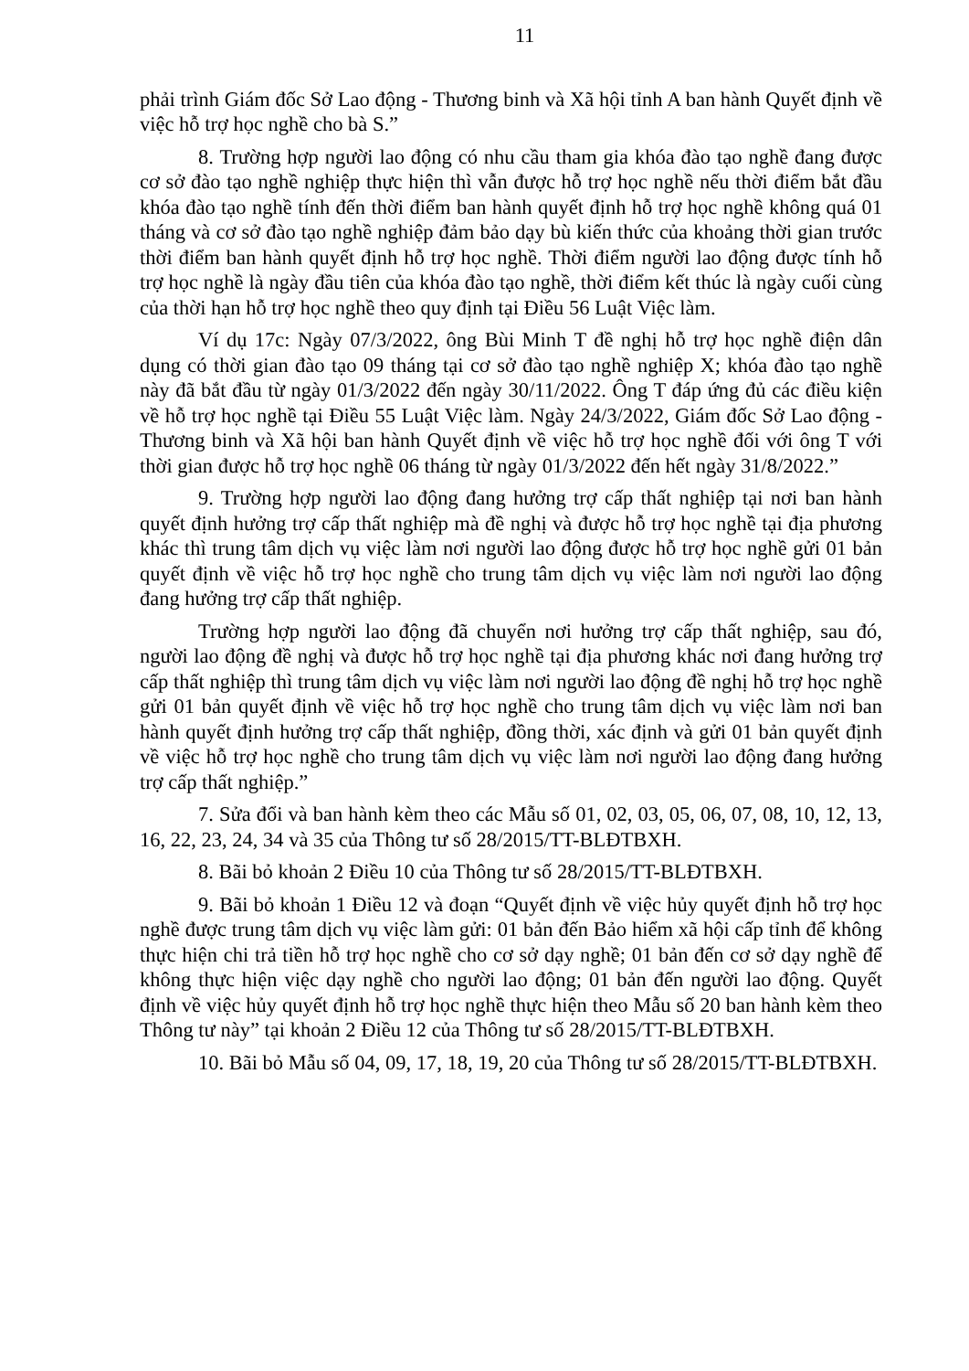11
phải trình Giám đốc Sở Lao động - Thương binh và Xã hội tỉnh A ban hành Quyết định về việc hỗ trợ học nghề cho bà S.”
8. Trường hợp người lao động có nhu cầu tham gia khóa đào tạo nghề đang được cơ sở đào tạo nghề nghiệp thực hiện thì vẫn được hỗ trợ học nghề nếu thời điểm bắt đầu khóa đào tạo nghề tính đến thời điểm ban hành quyết định hỗ trợ học nghề không quá 01 tháng và cơ sở đào tạo nghề nghiệp đảm bảo dạy bù kiến thức của khoảng thời gian trước thời điểm ban hành quyết định hỗ trợ học nghề. Thời điểm người lao động được tính hỗ trợ học nghề là ngày đầu tiên của khóa đào tạo nghề, thời điểm kết thúc là ngày cuối cùng của thời hạn hỗ trợ học nghề theo quy định tại Điều 56 Luật Việc làm.
Ví dụ 17c: Ngày 07/3/2022, ông Bùi Minh T đề nghị hỗ trợ học nghề điện dân dụng có thời gian đào tạo 09 tháng tại cơ sở đào tạo nghề nghiệp X; khóa đào tạo nghề này đã bắt đầu từ ngày 01/3/2022 đến ngày 30/11/2022. Ông T đáp ứng đủ các điều kiện về hỗ trợ học nghề tại Điều 55 Luật Việc làm. Ngày 24/3/2022, Giám đốc Sở Lao động - Thương binh và Xã hội ban hành Quyết định về việc hỗ trợ học nghề đối với ông T với thời gian được hỗ trợ học nghề 06 tháng từ ngày 01/3/2022 đến hết ngày 31/8/2022.”
9. Trường hợp người lao động đang hưởng trợ cấp thất nghiệp tại nơi ban hành quyết định hưởng trợ cấp thất nghiệp mà đề nghị và được hỗ trợ học nghề tại địa phương khác thì trung tâm dịch vụ việc làm nơi người lao động được hỗ trợ học nghề gửi 01 bản quyết định về việc hỗ trợ học nghề cho trung tâm dịch vụ việc làm nơi người lao động đang hưởng trợ cấp thất nghiệp.
Trường hợp người lao động đã chuyển nơi hưởng trợ cấp thất nghiệp, sau đó, người lao động đề nghị và được hỗ trợ học nghề tại địa phương khác nơi đang hưởng trợ cấp thất nghiệp thì trung tâm dịch vụ việc làm nơi người lao động đề nghị hỗ trợ học nghề gửi 01 bản quyết định về việc hỗ trợ học nghề cho trung tâm dịch vụ việc làm nơi ban hành quyết định hưởng trợ cấp thất nghiệp, đồng thời, xác định và gửi 01 bản quyết định về việc hỗ trợ học nghề cho trung tâm dịch vụ việc làm nơi người lao động đang hưởng trợ cấp thất nghiệp.”
7. Sửa đổi và ban hành kèm theo các Mẫu số 01, 02, 03, 05, 06, 07, 08, 10, 12, 13, 16, 22, 23, 24, 34 và 35 của Thông tư số 28/2015/TT-BLĐTBXH.
8. Bãi bỏ khoản 2 Điều 10 của Thông tư số 28/2015/TT-BLĐTBXH.
9. Bãi bỏ khoản 1 Điều 12 và đoạn “Quyết định về việc hủy quyết định hỗ trợ học nghề được trung tâm dịch vụ việc làm gửi: 01 bản đến Bảo hiểm xã hội cấp tỉnh để không thực hiện chi trả tiền hỗ trợ học nghề cho cơ sở dạy nghề; 01 bản đến cơ sở dạy nghề để không thực hiện việc dạy nghề cho người lao động; 01 bản đến người lao động. Quyết định về việc hủy quyết định hỗ trợ học nghề thực hiện theo Mẫu số 20 ban hành kèm theo Thông tư này” tại khoản 2 Điều 12 của Thông tư số 28/2015/TT-BLĐTBXH.
10. Bãi bỏ Mẫu số 04, 09, 17, 18, 19, 20 của Thông tư số 28/2015/TT-BLĐTBXH.